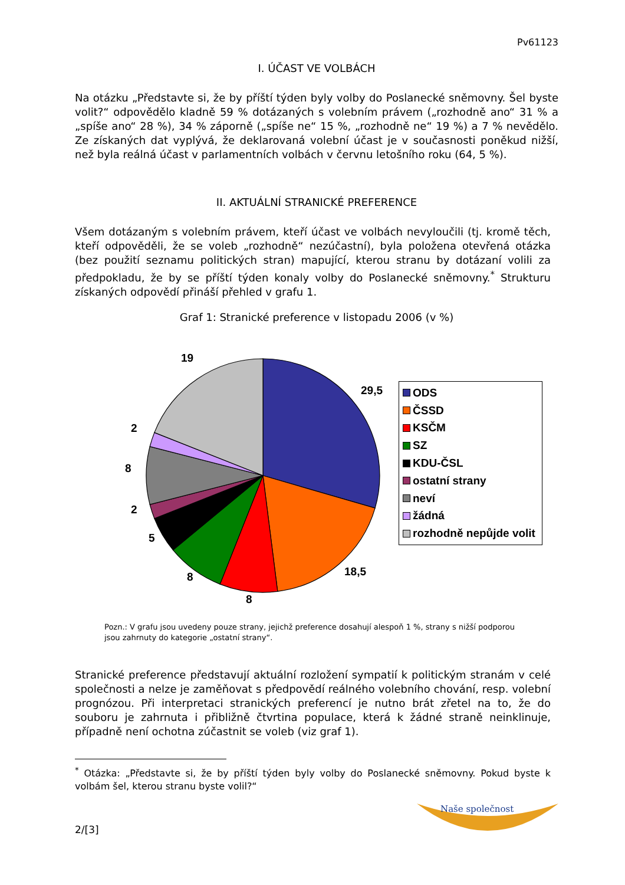Pv61123
I. ÚČAST VE VOLBÁCH
Na otázku „Představte si, že by příští týden byly volby do Poslanecké sněmovny. Šel byste volit?“ odpovědělo kladně 59 % dotázaných s volebním právem („rozhodně ano“ 31 % a „spíše ano“ 28 %), 34 % záporně („spíše ne“ 15 %, „rozhodně ne“ 19 %) a 7 % nevědělo. Ze získaných dat vyplývá, že deklarovaná volební účast je v současnosti poněkud nižší, než byla reálná účast v parlamentních volbách v červnu letošního roku (64, 5 %).
II. AKTUÁLNÍ STRANICKÉ PREFERENCE
Všem dotázaným s volebním právem, kteří účast ve volbách nevyloučili (tj. kromě těch, kteří odpověděli, že se voleb „rozhodně“ nezúčastní), byla položena otevřená otázka (bez použití seznamu politických stran) mapující, kterou stranu by dotázaní volili za předpokladu, že by se příští týden konaly volby do Poslanecké sněmovny.<sup>*</sup> Strukturu získaných odpovědí přináší přehled v grafu 1.
Graf 1: Stranické preference v listopadu 2006 (v %)
19
29,5
2
8
2
5
8
8
18,5
ODS
ČSSD
KSČM
SZ
KDU-ČSL
ostatní strany
neví
žádná
rozhodně nepůjde volit
Pozn.: V grafu jsou uvedeny pouze strany, jejichž preference dosahují alespoň 1 %, strany s nižší podporou jsou zahrnuty do kategorie „ostatní strany“.
Stranické preference představují aktuální rozložení sympatií k politickým stranám v celé společnosti a nelze je zaměňovat s předpovědí reálného volebního chování, resp. volební prognózou. Při interpretaci stranických preferencí je nutno brát zřetel na to, že do souboru je zahrnuta i přibližně čtvrtina populace, která k žádné straně neinklinuje, případně není ochotna zúčastnit se voleb (viz graf 1).
<sup>*</sup> Otázka: „Představte si, že by příští týden byly volby do Poslanecké sněmovny. Pokud byste k volbám šel, kterou stranu byste volil?“
2/[3]
Naše společnost